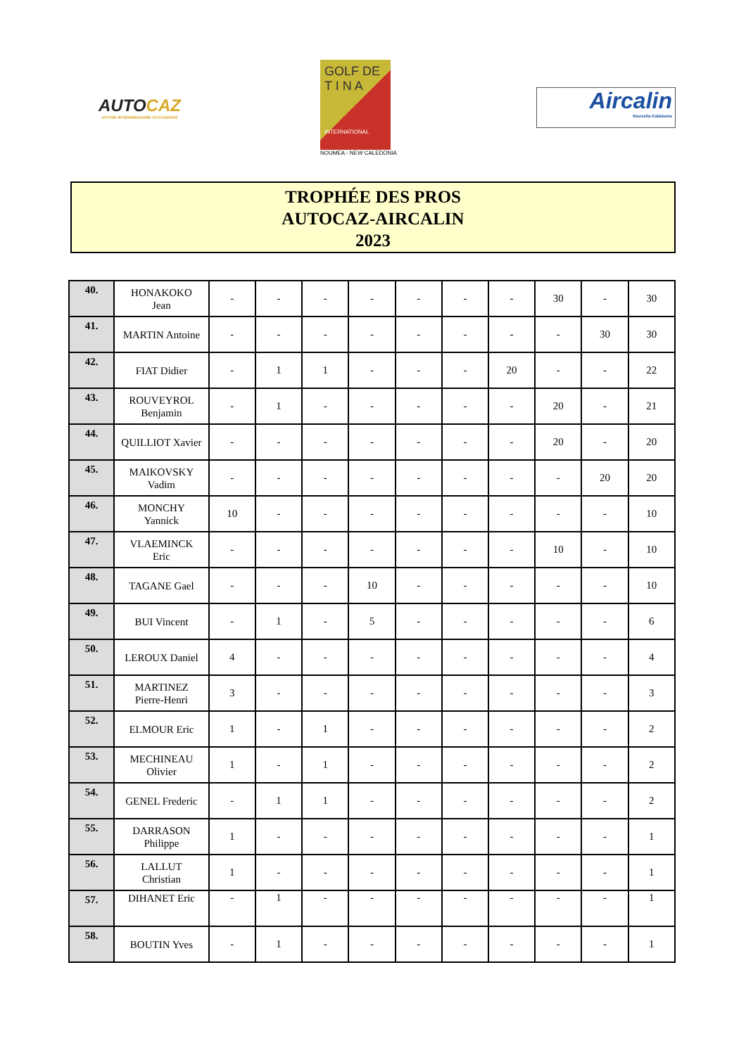AUTOCAZ
VOTRE INTERMÉDIAIRE OCCASIONS
GOLF DE
T I N A
INTERNATIONAL
NOUMEA - NEW CALEDONIA
Aircalin
Nouvelle-Calédonie
TROPHÉE DES PROS
AUTOCAZ-AIRCALIN
2023
| 40. | HONAKOKO Jean | - | - | - | - | - | - | - | 30 | - | 30 |
| 41. | MARTIN Antoine | - | - | - | - | - | - | - | - | 30 | 30 |
| 42. | FIAT Didier | - | 1 | 1 | - | - | - | 20 | - | - | 22 |
| 43. | ROUVEYROL Benjamin | - | 1 | - | - | - | - | - | 20 | - | 21 |
| 44. | QUILLIOT Xavier | - | - | - | - | - | - | - | 20 | - | 20 |
| 45. | MAIKOVSKY Vadim | - | - | - | - | - | - | - | - | 20 | 20 |
| 46. | MONCHY Yannick | 10 | - | - | - | - | - | - | - | - | 10 |
| 47. | VLAEMINCK Eric | - | - | - | - | - | - | - | 10 | - | 10 |
| 48. | TAGANE Gael | - | - | - | 10 | - | - | - | - | - | 10 |
| 49. | BUI Vincent | - | 1 | - | 5 | - | - | - | - | - | 6 |
| 50. | LEROUX Daniel | 4 | - | - | - | - | - | - | - | - | 4 |
| 51. | MARTINEZ Pierre-Henri | 3 | - | - | - | - | - | - | - | - | 3 |
| 52. | ELMOUR Eric | 1 | - | 1 | - | - | - | - | - | - | 2 |
| 53. | MECHINEAU Olivier | 1 | - | 1 | - | - | - | - | - | - | 2 |
| 54. | GENEL Frederic | - | 1 | 1 | - | - | - | - | - | - | 2 |
| 55. | DARRASON Philippe | 1 | - | - | - | - | - | - | - | - | 1 |
| 56. | LALLUT Christian | 1 | - | - | - | - | - | - | - | - | 1 |
| 57. | DIHANET Eric | - | 1 | - | - | - | - | - | - | - | 1 |
| 58. | BOUTIN Yves | - | 1 | - | - | - | - | - | - | - | 1 |